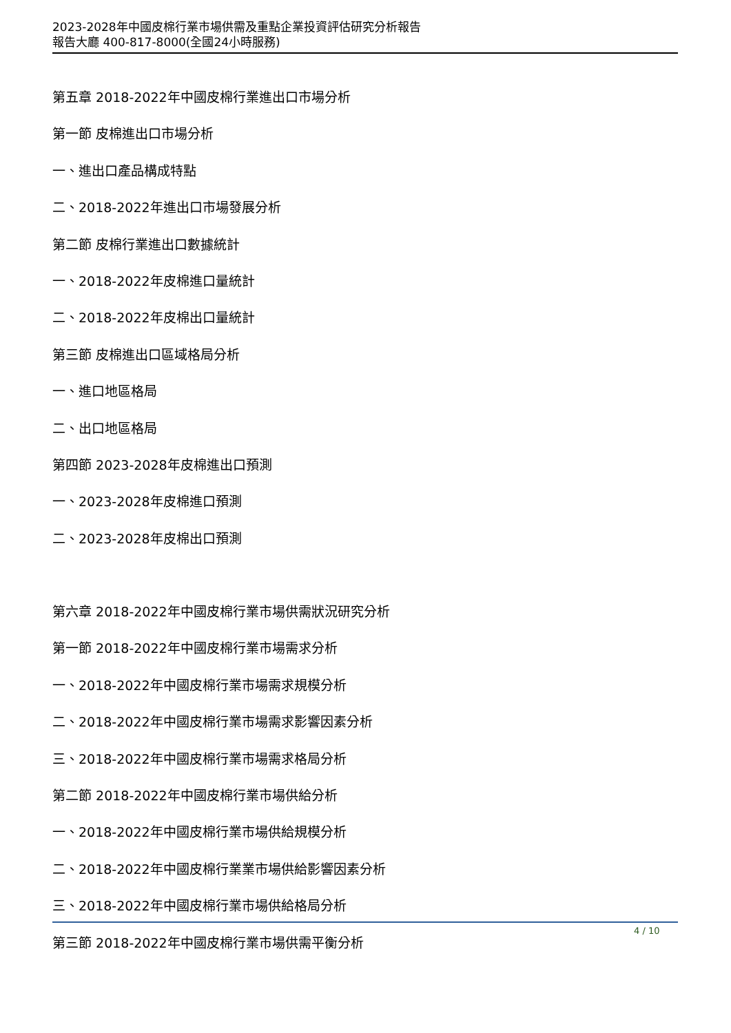2023-2028年中國皮棉行業市場供需及重點企業投資評估研究分析報告
報告大廳 400-817-8000(全國24小時服務)
第五章 2018-2022年中國皮棉行業進出口市場分析
第一節 皮棉進出口市場分析
一、進出口產品構成特點
二、2018-2022年進出口市場發展分析
第二節 皮棉行業進出口數據統計
一、2018-2022年皮棉進口量統計
二、2018-2022年皮棉出口量統計
第三節 皮棉進出口區域格局分析
一、進口地區格局
二、出口地區格局
第四節 2023-2028年皮棉進出口預測
一、2023-2028年皮棉進口預測
二、2023-2028年皮棉出口預測
第六章 2018-2022年中國皮棉行業市場供需狀況研究分析
第一節 2018-2022年中國皮棉行業市場需求分析
一、2018-2022年中國皮棉行業市場需求規模分析
二、2018-2022年中國皮棉行業市場需求影響因素分析
三、2018-2022年中國皮棉行業市場需求格局分析
第二節 2018-2022年中國皮棉行業市場供給分析
一、2018-2022年中國皮棉行業市場供給規模分析
二、2018-2022年中國皮棉行業業市場供給影響因素分析
三、2018-2022年中國皮棉行業市場供給格局分析
第三節 2018-2022年中國皮棉行業市場供需平衡分析
4 / 10